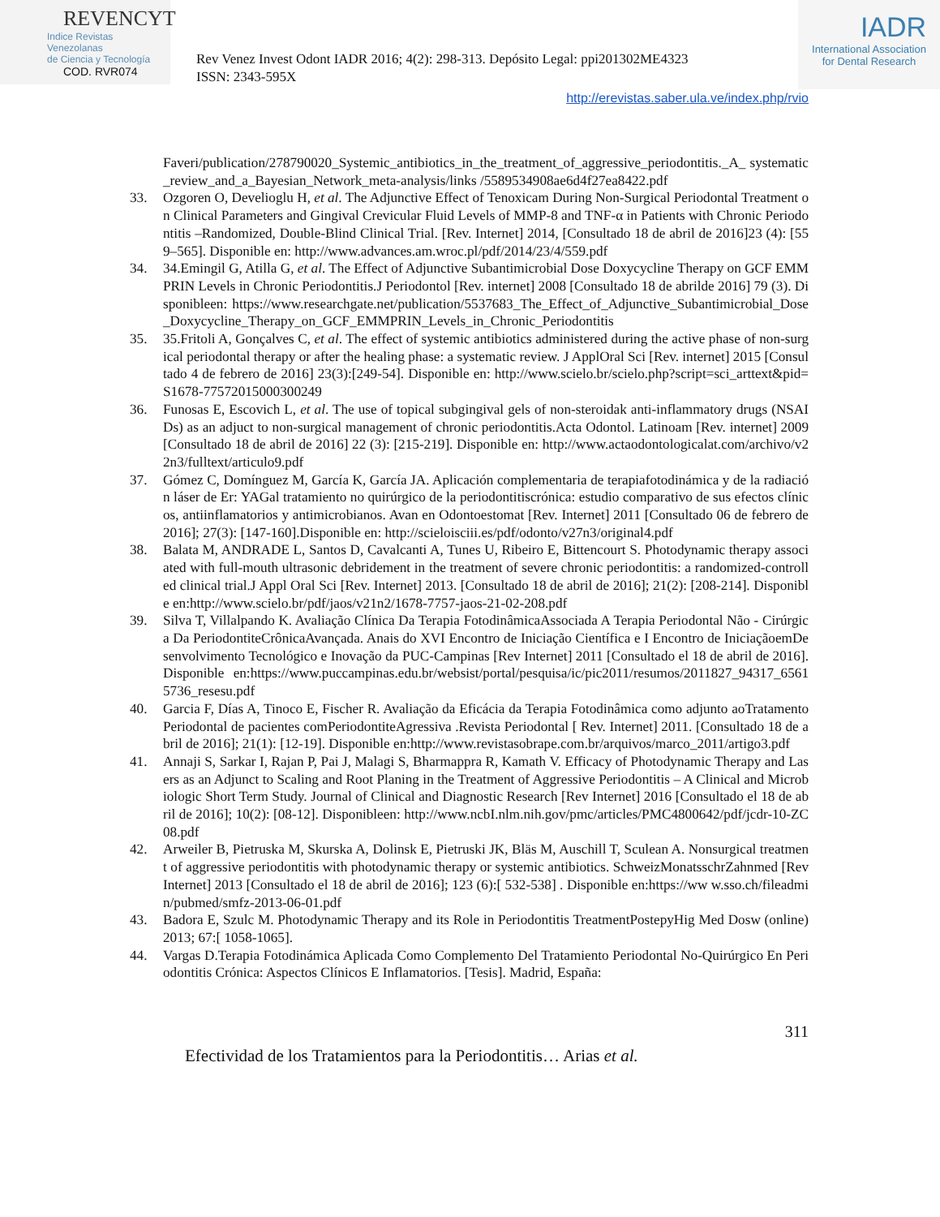REVENCYT
Indice Revistas Venezolanas
de Ciencia y Tecnología
COD. RVR074
Rev Venez Invest Odont IADR 2016; 4(2): 298-313. Depósito Legal: ppi201302ME4323
ISSN: 2343-595X
IADR
International Association
for Dental Research
http://erevistas.saber.ula.ve/index.php/rvio
Faveri/publication/278790020_Systemic_antibiotics_in_the_treatment_of_aggressive_periodontitis._A_ systematic_review_and_a_Bayesian_Network_meta-analysis/links /5589534908ae6d4f27ea8422.pdf
33. Ozgoren O, Develioglu H, et al. The Adjunctive Effect of Tenoxicam During Non-Surgical Periodontal Treatment on Clinical Parameters and Gingival Crevicular Fluid Levels of MMP-8 and TNF-α in Patients with Chronic Periodontitis –Randomized, Double-Blind Clinical Trial. [Rev. Internet] 2014, [Consultado 18 de abril de 2016]23 (4): [559–565]. Disponible en: http://www.advances.am.wroc.pl/pdf/2014/23/4/559.pdf
34. 34.Emingil G, Atilla G, et al. The Effect of Adjunctive Subantimicrobial Dose Doxycycline Therapy on GCF EMMPRIN Levels in Chronic Periodontitis.J Periodontol [Rev. internet] 2008 [Consultado 18 de abrilde 2016] 79 (3). Disponibleen: https://www.researchgate.net/publication/5537683_The_Effect_of_Adjunctive_Subantimicrobial_Dose_Doxycycline_Therapy_on_GCF_EMMPRIN_Levels_in_Chronic_Periodontitis
35. 35.Fritoli A, Gonçalves C, et al. The effect of systemic antibiotics administered during the active phase of non-surgical periodontal therapy or after the healing phase: a systematic review. J ApplOral Sci [Rev. internet] 2015 [Consultado 4 de febrero de 2016] 23(3):[249-54]. Disponible en: http://www.scielo.br/scielo.php?script=sci_arttext&pid=S1678-77572015000300249
36. Funosas E, Escovich L, et al. The use of topical subgingival gels of non-steroidak anti-inflammatory drugs (NSAIDs) as an adjuct to non-surgical management of chronic periodontitis.Acta Odontol. Latinoam [Rev. internet] 2009 [Consultado 18 de abril de 2016] 22 (3): [215-219]. Disponible en: http://www.actaodontologicalat.com/archivo/v22n3/fulltext/articulo9.pdf
37. Gómez C, Domínguez M, García K, García JA. Aplicación complementaria de terapiafotodinámica y de la radiación láser de Er: YAGal tratamiento no quirúrgico de la periodontitiscrónica: estudio comparativo de sus efectos clínicos, antiinflamatorios y antimicrobianos. Avan en Odontoestomat [Rev. Internet] 2011 [Consultado 06 de febrero de 2016]; 27(3): [147-160].Disponible en: http://scieloisciii.es/pdf/odonto/v27n3/original4.pdf
38. Balata M, ANDRADE L, Santos D, Cavalcanti A, Tunes U, Ribeiro E, Bittencourt S. Photodynamic therapy associated with full-mouth ultrasonic debridement in the treatment of severe chronic periodontitis: a randomized-controlled clinical trial.J Appl Oral Sci [Rev. Internet] 2013. [Consultado 18 de abril de 2016]; 21(2): [208-214]. Disponible en:http://www.scielo.br/pdf/jaos/v21n2/1678-7757-jaos-21-02-208.pdf
39. Silva T, Villalpando K. Avaliação Clínica Da Terapia FotodinâmicaAssociada A Terapia Periodontal Não - Cirúrgica Da PeriodontiteCrônicaAvançada. Anais do XVI Encontro de Iniciação Científica e I Encontro de IniciaçãoemDesenvolvimento Tecnológico e Inovação da PUC-Campinas [Rev Internet] 2011 [Consultado el 18 de abril de 2016]. Disponible en:https://www.puccampinas.edu.br/websist/portal/pesquisa/ic/pic2011/resumos/2011827_94317_65615736_resesu.pdf
40. Garcia F, Días A, Tinoco E, Fischer R. Avaliação da Eficácia da Terapia Fotodinâmica como adjunto aoTratamento Periodontal de pacientes comPeriodontiteAgressiva .Revista Periodontal [ Rev. Internet] 2011. [Consultado 18 de abril de 2016]; 21(1): [12-19]. Disponible en:http://www.revistasobrape.com.br/arquivos/marco_2011/artigo3.pdf
41. Annaji S, Sarkar I, Rajan P, Pai J, Malagi S, Bharmappra R, Kamath V. Efficacy of Photodynamic Therapy and Lasers as an Adjunct to Scaling and Root Planing in the Treatment of Aggressive Periodontitis – A Clinical and Microbiologic Short Term Study. Journal of Clinical and Diagnostic Research [Rev Internet] 2016 [Consultado el 18 de abril de 2016]; 10(2): [08-12]. Disponibleen: http://www.ncbI.nlm.nih.gov/pmc/articles/PMC4800642/pdf/jcdr-10-ZC08.pdf
42. Arweiler B, Pietruska M, Skurska A, Dolinsk E, Pietruski JK, Bläs M, Auschill T, Sculean A. Nonsurgical treatment of aggressive periodontitis with photodynamic therapy or systemic antibiotics. SchweizMonatsschrZahnmed [Rev Internet] 2013 [Consultado el 18 de abril de 2016]; 123 (6):[ 532-538] . Disponible en:https://ww w.sso.ch/fileadmin/pubmed/smfz-2013-06-01.pdf
43. Badora E, Szulc M. Photodynamic Therapy and its Role in Periodontitis TreatmentPostepyHig Med Dosw (online) 2013; 67:[ 1058-1065].
44. Vargas D.Terapia Fotodinámica Aplicada Como Complemento Del Tratamiento Periodontal No-Quirúrgico En Periodontitis Crónica: Aspectos Clínicos E Inflamatorios. [Tesis]. Madrid, España:
311
Efectividad de los Tratamientos para la Periodontitis… Arias et al.